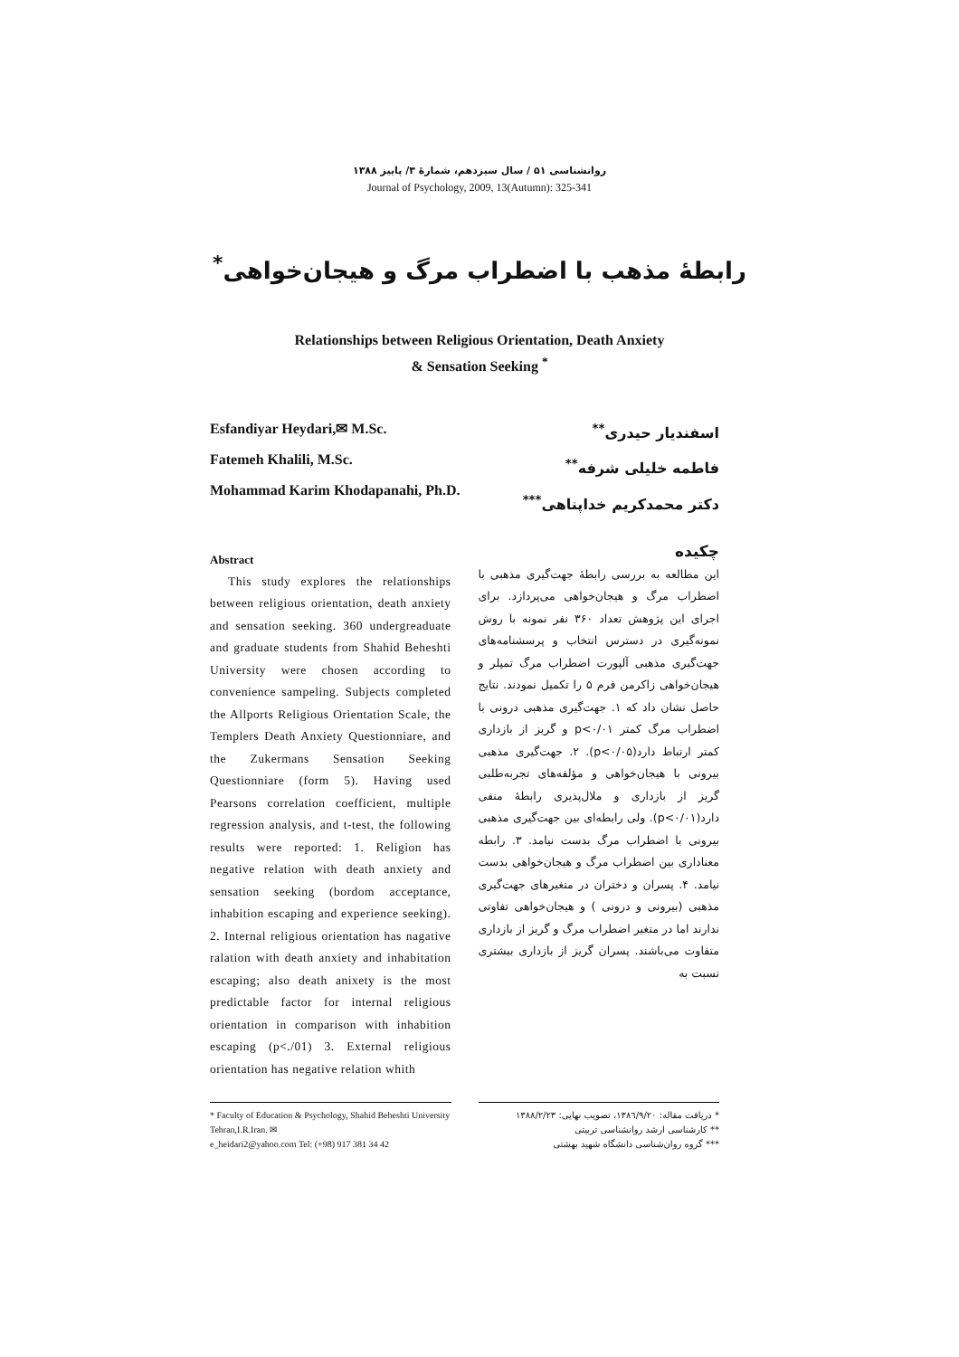روانشناسی ۵۱ / سال سیزدهم، شمارهٔ ۳/ پاییز ۱۳۸۸
Journal of Psychology, 2009, 13(Autumn): 325-341
رابطهٔ مذهب با اضطراب مرگ و هیجان‌خواهی<sup>*</sup>
Relationships between Religious Orientation, Death Anxiety
& Sensation Seeking <sup>*</sup>
Esfandiyar Heydari,✉ M.Sc.
Fatemeh Khalili, M.Sc.
Mohammad Karim Khodapanahi, Ph.D.
اسفندیار حیدری<sup>**</sup>
فاطمه خلیلی شرفه<sup>**</sup>
دکتر محمدکریم خداپناهی<sup>***</sup>
Abstract
This study explores the relationships between religious orientation, death anxiety and sensation seeking. 360 undergreaduate and graduate students from Shahid Beheshti University were chosen according to convenience sampeling. Subjects completed the Allports Religious Orientation Scale, the Templers Death Anxiety Questionniare, and the Zukermans Sensation Seeking Questionniare (form 5). Having used Pearsons correlation coefficient, multiple regression analysis, and t-test, the following results were reported: 1. Religion has negative relation with death anxiety and sensation seeking (bordom acceptance, inhabition escaping and experience seeking). 2. Internal religious orientation has nagative ralation with death anxiety and inhabitation escaping; also death anixety is the most predictable factor for internal religious orientation in comparison with inhabition escaping (p<./01) 3. External religious orientation has negative relation whith
چکیده
این مطالعه به بررسی رابطهٔ جهت‌گیری مذهبی با اضطراب مرگ و هیجان‌خواهی می‌پردازد. برای اجرای این پژوهش تعداد ۳۶۰ نفر نمونه با روش نمونه‌گیری در دسترس انتخاب و پرسشنامه‌های جهت‌گیری مذهبی آلپورت اضطراب مرگ تمپلر و هیجان‌خواهی زاکرمن فرم ۵ را تکمیل نمودند. نتایج حاصل نشان داد که ۱. جهت‌گیری مذهبی درونی با اضطراب مرگ کمتر p<۰/۰۱ و گریز از بازداری کمتر ارتباط دارد(p<۰/۰۵). ۲. جهت‌گیری مذهبی بیرونی با هیجان‌خواهی و مؤلفه‌های تجربه‌طلبی گریز از بازداری و ملال‌پذیری رابطهٔ منفی دارد(p<۰/۰۱). ولی رابطه‌ای بین جهت‌گیری مذهبی بیرونی با اضطراب مرگ بدست نیامد. ۳. رابطه معناداری بین اضطراب مرگ و هیجان‌خواهی بدست نیامد. ۴. پسران و دختران در متغیرهای جهت‌گیری مذهبی (بیرونی و درونی ) و هیجان‌خواهی تفاوتی ندارند اما در متغیر اضطراب مرگ و گریز از بازداری متفاوت می‌باشند. پسران گریز از بازداری بیشتری نسبت به
* Faculty of Education & Psychology, Shahid Beheshti University Tehran,I.R.Iran. ✉
e_heidari2@yahoo.com Tel: (+98) 917 381 34 42
* دریافت مقاله: ۱۳۸٦/۹/۲۰، تصویب نهایی: ۱۳۸۸/۲/۲۳
** کارشناسی ارشد روانشناسی تربیتی
*** گروه روان‌شناسی دانشگاه شهید بهشتی